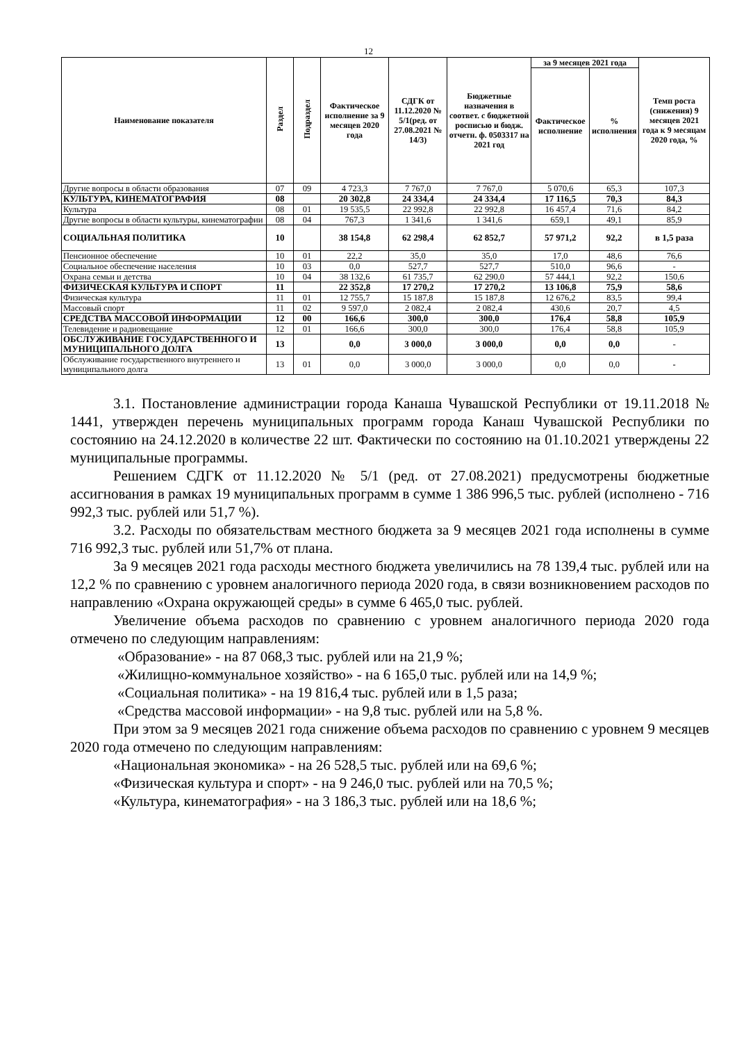12
| Наименование показателя | Раздел | Подраздел | Фактическое исполнение за 9 месяцев 2020 года | СДГК от 11.12.2020 № 5/1(ред. от 27.08.2021 № 14/3) | Бюджетные назначения в соответ. с бюджетной росписью и бюдж. отчетн. ф. 0503317 на 2021 год | за 9 месяцев 2021 года | | Темп роста (снижения) 9 месяцев 2021 года к 9 месяцам 2020 года, % |
| --- | --- | --- | --- | --- | --- | --- | --- | --- |
| | | | | | | Фактическое исполнение | % исполнения | |
| Другие вопросы в области образования | 07 | 09 | 4 723,3 | 7 767,0 | 7 767,0 | 5 070,6 | 65,3 | 107,3 |
| КУЛЬТУРА, КИНЕМАТОГРАФИЯ | 08 | | 20 302,8 | 24 334,4 | 24 334,4 | 17 116,5 | 70,3 | 84,3 |
| Культура | 08 | 01 | 19 535,5 | 22 992,8 | 22 992,8 | 16 457,4 | 71,6 | 84,2 |
| Другие вопросы в области культуры, кинематографии | 08 | 04 | 767,3 | 1 341,6 | 1 341,6 | 659,1 | 49,1 | 85,9 |
| СОЦИАЛЬНАЯ ПОЛИТИКА | 10 | | 38 154,8 | 62 298,4 | 62 852,7 | 57 971,2 | 92,2 | в 1,5 раза |
| Пенсионное обеспечение | 10 | 01 | 22,2 | 35,0 | 35,0 | 17,0 | 48,6 | 76,6 |
| Социальное обеспечение населения | 10 | 03 | 0,0 | 527,7 | 527,7 | 510,0 | 96,6 | - |
| Охрана семьи и детства | 10 | 04 | 38 132,6 | 61 735,7 | 62 290,0 | 57 444,1 | 92,2 | 150,6 |
| ФИЗИЧЕСКАЯ КУЛЬТУРА И СПОРТ | 11 | | 22 352,8 | 17 270,2 | 17 270,2 | 13 106,8 | 75,9 | 58,6 |
| Физическая культура | 11 | 01 | 12 755,7 | 15 187,8 | 15 187,8 | 12 676,2 | 83,5 | 99,4 |
| Массовый спорт | 11 | 02 | 9 597,0 | 2 082,4 | 2 082,4 | 430,6 | 20,7 | 4,5 |
| СРЕДСТВА МАССОВОЙ ИНФОРМАЦИИ | 12 | 00 | 166,6 | 300,0 | 300,0 | 176,4 | 58,8 | 105,9 |
| Телевидение и радиовещание | 12 | 01 | 166,6 | 300,0 | 300,0 | 176,4 | 58,8 | 105,9 |
| ОБСЛУЖИВАНИЕ ГОСУДАРСТВЕННОГО И МУНИЦИПАЛЬНОГО ДОЛГА | 13 | | 0,0 | 3 000,0 | 3 000,0 | 0,0 | 0,0 | - |
| Обслуживание государственного внутреннего и муниципального долга | 13 | 01 | 0,0 | 3 000,0 | 3 000,0 | 0,0 | 0,0 | - |
3.1. Постановление администрации города Канаша Чувашской Республики от 19.11.2018 № 1441, утвержден перечень муниципальных программ города Канаш Чувашской Республики по состоянию на 24.12.2020 в количестве 22 шт. Фактически по состоянию на 01.10.2021 утверждены 22 муниципальные программы.
Решением СДГК от 11.12.2020 № 5/1 (ред. от 27.08.2021) предусмотрены бюджетные ассигнования в рамках 19 муниципальных программ в сумме 1 386 996,5 тыс. рублей (исполнено - 716 992,3 тыс. рублей или 51,7 %).
3.2. Расходы по обязательствам местного бюджета за 9 месяцев 2021 года исполнены в сумме 716 992,3 тыс. рублей или 51,7% от плана.
За 9 месяцев 2021 года расходы местного бюджета увеличились на 78 139,4 тыс. рублей или на 12,2 % по сравнению с уровнем аналогичного периода 2020 года, в связи возникновением расходов по направлению «Охрана окружающей среды» в сумме 6 465,0 тыс. рублей.
Увеличение объема расходов по сравнению с уровнем аналогичного периода 2020 года отмечено по следующим направлениям:
«Образование» - на 87 068,3 тыс. рублей или на 21,9 %;
«Жилищно-коммунальное хозяйство» - на 6 165,0 тыс. рублей или на 14,9 %;
«Социальная политика» - на 19 816,4 тыс. рублей или в 1,5 раза;
«Средства массовой информации» - на 9,8 тыс. рублей или на 5,8 %.
При этом за 9 месяцев 2021 года снижение объема расходов по сравнению с уровнем 9 месяцев 2020 года отмечено по следующим направлениям:
«Национальная экономика» - на 26 528,5 тыс. рублей или на 69,6 %;
«Физическая культура и спорт» - на 9 246,0 тыс. рублей или на 70,5 %;
«Культура, кинематография» - на 3 186,3 тыс. рублей или на 18,6 %;